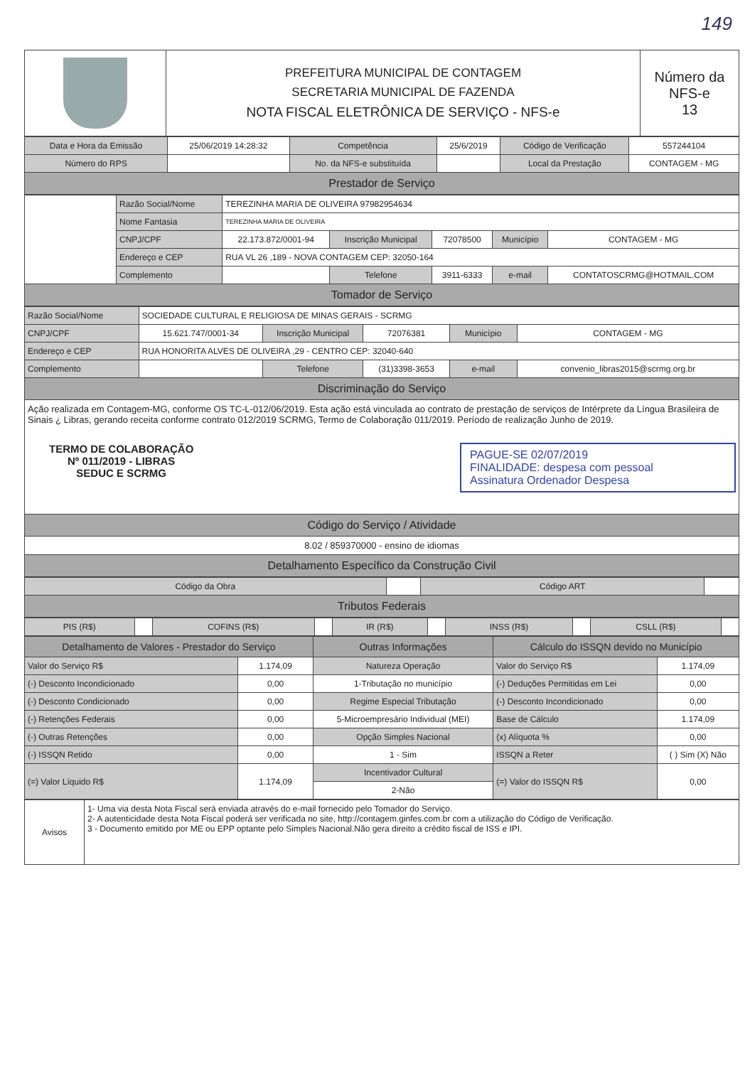149
| | PREFEITURA MUNICIPAL DE CONTAGEM SECRETARIA MUNICIPAL DE FAZENDA NOTA FISCAL ELETRÔNICA DE SERVIÇO - NFS-e | Número da NFS-e 13 |
| Data e Hora da Emissão | 25/06/2019 14:28:32 | Competência | 25/6/2019 | Código de Verificação | 557244104 |
| Número do RPS | | No. da NFS-e substituída | | Local da Prestação | CONTAGEM - MG |
| Prestador de Serviço | | | | | |
| | Razão Social/Nome | TEREZINHA MARIA DE OLIVEIRA 97982954634 | | | | |
| | Nome Fantasia | TEREZINHA MARIA DE OLIVEIRA | | | | |
| | CNPJ/CPF | 22.173.872/0001-94 | Inscrição Municipal | 72078500 | Município | CONTAGEM - MG |
| | Endereço e CEP | RUA VL 26 ,189 - NOVA CONTAGEM CEP: 32050-164 | | | | |
| | Complemento | | Telefone | 3911-6333 | e-mail | CONTATOSCRMG@HOTMAIL.COM |
| Tomador de Serviço | | | | | | |
| Razão Social/Nome | SOCIEDADE CULTURAL E RELIGIOSA DE MINAS GERAIS - SCRMG | | | | |
| CNPJ/CPF | 15.621.747/0001-34 | Inscrição Municipal | 72076381 | Município | CONTAGEM - MG |
| Endereço e CEP | RUA HONORITA ALVES DE OLIVEIRA ,29 - CENTRO CEP: 32040-640 | | | | |
| Complemento | | Telefone | (31)3398-3653 | e-mail | convenio_libras2015@scrmg.org.br |
| Discriminação do Serviço | | | | | |
| Ação realizada em Contagem-MG, conforme OS TC-L-012/06/2019. Esta ação está vinculada ao contrato de prestação de serviços de Intérprete da Língua Brasileira de Sinais ¿ Libras, gerando receita conforme contrato 012/2019 SCRMG, Termo de Colaboração 011/2019. Período de realização Junho de 2019. TERMO DE COLABORAÇÃO Nº 011/2019 - LIBRAS SEDUC E SCRMG PAGUE-SE 02/07/2019 FINALIDADE: despesa com pessoal Assinatura Ordenador Despesa | | | | | |
| Código do Serviço / Atividade | | | | | |
| 8.02 / 859370000 - ensino de idiomas | | | | | |
| Detalhamento Específico da Construção Civil | | | | | |
| Código da Obra | | Código ART | |
| Tributos Federais | | | |
| PIS (R$) | | COFINS (R$) | | IR (R$) | | INSS (R$) | | CSLL (R$) | |
| Detalhamento de Valores - Prestador do Serviço | | Outras Informações | Cálculo do ISSQN devido no Município | |
| --- | --- | --- | --- | --- |
| Valor do Serviço R$ | 1.174,09 | Natureza Operação | Valor do Serviço R$ | 1.174,09 |
| (-) Desconto Incondicionado | 0,00 | 1-Tributação no município | (-) Deduções Permitidas em Lei | 0,00 |
| (-) Desconto Condicionado | 0,00 | Regime Especial Tributação | (-) Desconto Incondicionado | 0,00 |
| (-) Retenções Federais | 0,00 | 5-Microempresário Individual (MEI) | Base de Cálculo | 1.174,09 |
| (-) Outras Retenções | 0,00 | Opção Simples Nacional | (x) Alíquota % | 0,00 |
| (-) ISSQN Retido | 0,00 | 1 - Sim | ISSQN a Reter | ( ) Sim (X) Não |
| (=) Valor Líquido R$ | 1.174,09 | Incentivador Cultural | (=) Valor do ISSQN R$ | 0,00 |
| | | 2-Não | | |
| Avisos | 1- Uma via desta Nota Fiscal será enviada através do e-mail fornecido pelo Tomador do Serviço. 2- A autenticidade desta Nota Fiscal poderá ser verificada no site, http://contagem.ginfes.com.br com a utilização do Código de Verificação. 3 - Documento emitido por ME ou EPP optante pelo Simples Nacional.Não gera direito a crédito fiscal de ISS e IPI. |